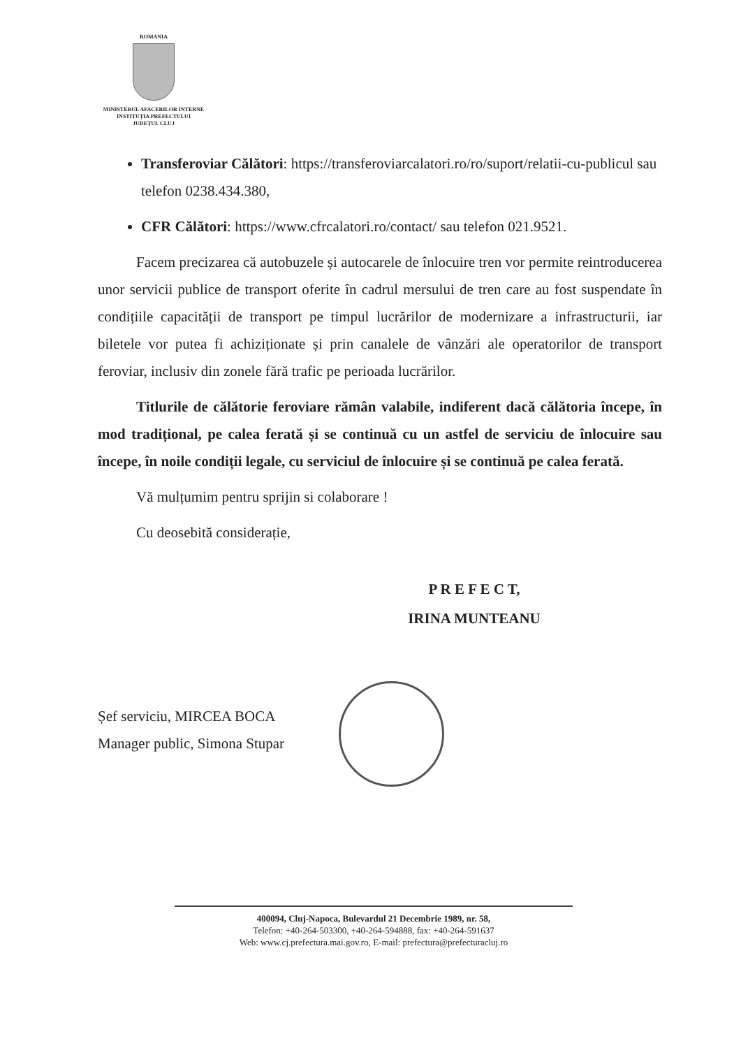ROMANIA
MINISTERUL AFACERILOR INTERNE
INSTITUȚIA PREFECTULUI
JUDEȚUL CLUJ
Transferoviar Călători: https://transferoviarcalatori.ro/ro/suport/relatii-cu-publicul sau telefon 0238.434.380,
CFR Călători: https://www.cfrcalatori.ro/contact/ sau telefon 021.9521.
Facem precizarea că autobuzele și autocarele de înlocuire tren vor permite reintroducerea unor servicii publice de transport oferite în cadrul mersului de tren care au fost suspendate în condițiile capacității de transport pe timpul lucrărilor de modernizare a infrastructurii, iar biletele vor putea fi achiziționate și prin canalele de vânzări ale operatorilor de transport feroviar, inclusiv din zonele fără trafic pe perioada lucrărilor.
Titlurile de călătorie feroviare rămân valabile, indiferent dacă călătoria începe, în mod tradițional, pe calea ferată și se continuă cu un astfel de serviciu de înlocuire sau începe, în noile condiții legale, cu serviciul de înlocuire și se continuă pe calea ferată.
Vă mulțumim pentru sprijin si colaborare !
Cu deosebită considerație,
P R E F E C T,
IRINA MUNTEANU
Șef serviciu, MIRCEA BOCA
Manager public, Simona Stupar
400094, Cluj-Napoca, Bulevardul 21 Decembrie 1989, nr. 58,
Telefon: +40-264-503300, +40-264-594888, fax: +40-264-591637
Web: www.cj.prefectura.mai.gov.ro, E-mail: prefectura@prefecturacluj.ro